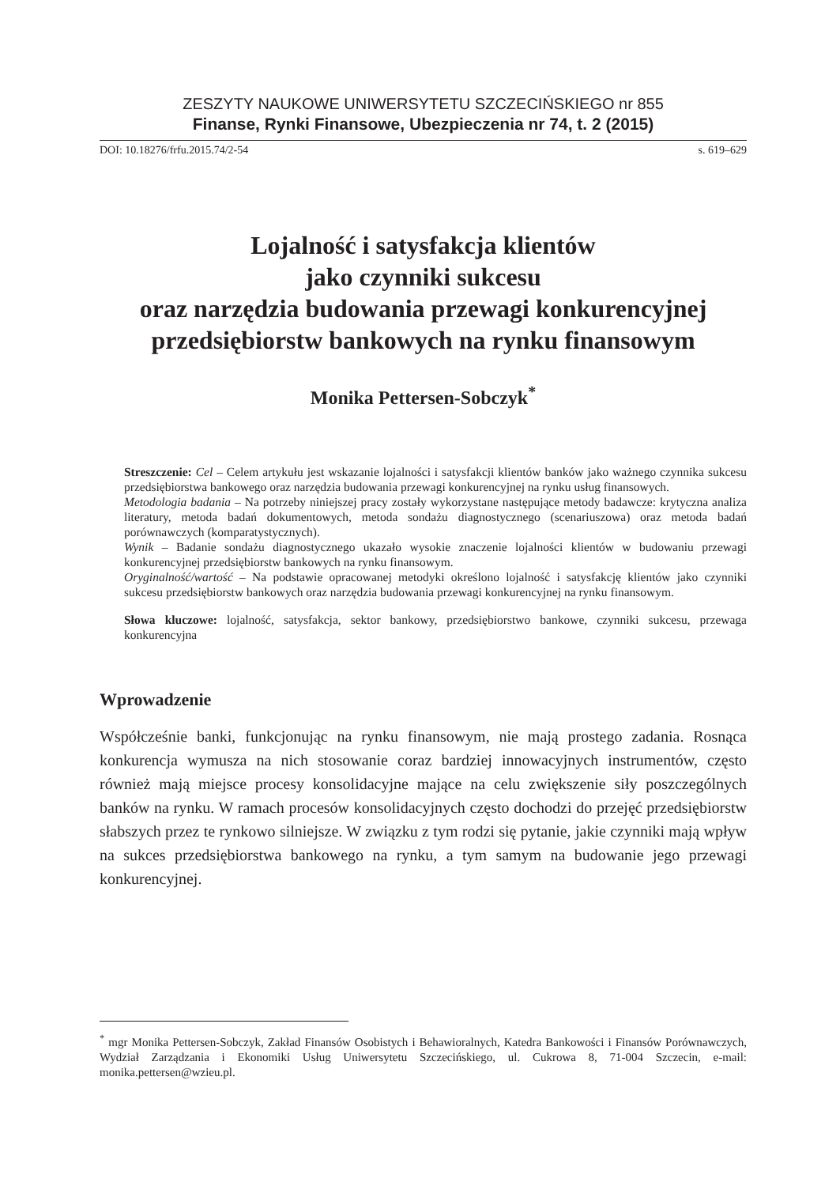ZESZYTY NAUKOWE UNIWERSYTETU SZCZECIŃSKIEGO nr 855
Finanse, Rynki Finansowe, Ubezpieczenia nr 74, t. 2 (2015)
DOI: 10.18276/frfu.2015.74/2-54 s. 619–629
Lojalność i satysfakcja klientów
jako czynniki sukcesu
oraz narzędzia budowania przewagi konkurencyjnej
przedsiębiorstw bankowych na rynku finansowym
Monika Pettersen-Sobczyk<sup>*</sup>
Streszczenie: Cel – Celem artykułu jest wskazanie lojalności i satysfakcji klientów banków jako ważnego czynnika sukcesu przedsiębiorstwa bankowego oraz narzędzia budowania przewagi konkurencyjnej na rynku usług finansowych.
Metodologia badania – Na potrzeby niniejszej pracy zostały wykorzystane następujące metody badawcze: krytyczna analiza literatury, metoda badań dokumentowych, metoda sondażu diagnostycznego (scenariuszowa) oraz metoda badań porównawczych (komparatystycznych).
Wynik – Badanie sondażu diagnostycznego ukazało wysokie znaczenie lojalności klientów w budowaniu przewagi konkurencyjnej przedsiębiorstw bankowych na rynku finansowym.
Oryginalność/wartość – Na podstawie opracowanej metodyki określono lojalność i satysfakcję klientów jako czynniki sukcesu przedsiębiorstw bankowych oraz narzędzia budowania przewagi konkurencyjnej na rynku finansowym.
Słowa kluczowe: lojalność, satysfakcja, sektor bankowy, przedsiębiorstwo bankowe, czynniki sukcesu, przewaga konkurencyjna
Wprowadzenie
Współcześnie banki, funkcjonując na rynku finansowym, nie mają prostego zadania. Rosnąca konkurencja wymusza na nich stosowanie coraz bardziej innowacyjnych instrumentów, często również mają miejsce procesy konsolidacyjne mające na celu zwiększenie siły poszczególnych banków na rynku. W ramach procesów konsolidacyjnych często dochodzi do przejęć przedsiębiorstw słabszych przez te rynkowo silniejsze. W związku z tym rodzi się pytanie, jakie czynniki mają wpływ na sukces przedsiębiorstwa bankowego na rynku, a tym samym na budowanie jego przewagi konkurencyjnej.
<sup>*</sup> mgr Monika Pettersen-Sobczyk, Zakład Finansów Osobistych i Behawioralnych, Katedra Bankowości i Finansów Porównawczych, Wydział Zarządzania i Ekonomiki Usług Uniwersytetu Szczecińskiego, ul. Cukrowa 8, 71-004 Szczecin, e-mail: monika.pettersen@wzieu.pl.